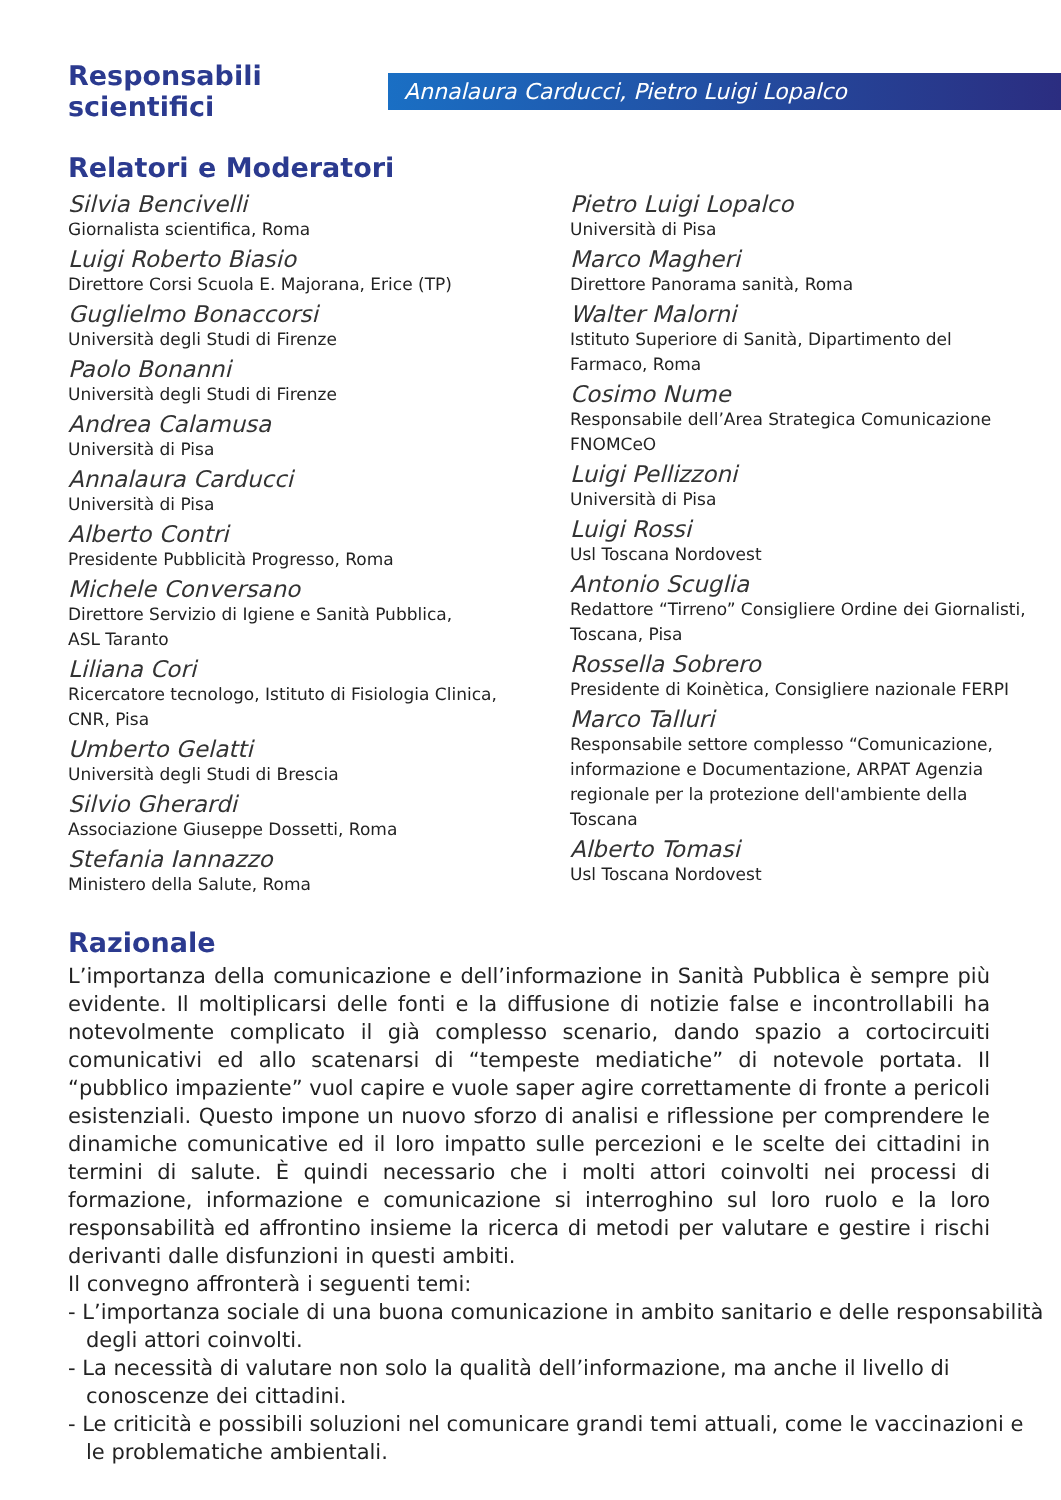Responsabili scientifici
Annalaura Carducci, Pietro Luigi Lopalco
Relatori e Moderatori
Silvia Bencivelli
Giornalista scientifica, Roma
Luigi Roberto Biasio
Direttore Corsi Scuola E. Majorana, Erice (TP)
Guglielmo Bonaccorsi
Università degli Studi di Firenze
Paolo Bonanni
Università degli Studi di Firenze
Andrea Calamusa
Università di Pisa
Annalaura Carducci
Università di Pisa
Alberto Contri
Presidente Pubblicità Progresso, Roma
Michele Conversano
Direttore Servizio di Igiene e Sanità Pubblica,
ASL Taranto
Liliana Cori
Ricercatore tecnologo, Istituto di Fisiologia Clinica,
CNR, Pisa
Umberto Gelatti
Università degli Studi di Brescia
Silvio Gherardi
Associazione Giuseppe Dossetti, Roma
Stefania Iannazzo
Ministero della Salute, Roma
Pietro Luigi Lopalco
Università di Pisa
Marco Magheri
Direttore Panorama sanità, Roma
Walter Malorni
Istituto Superiore di Sanità, Dipartimento del
Farmaco, Roma
Cosimo Nume
Responsabile dell’Area Strategica Comunicazione
FNOMCeO
Luigi Pellizzoni
Università di Pisa
Luigi Rossi
Usl Toscana Nordovest
Antonio Scuglia
Redattore “Tirreno” Consigliere Ordine dei Giornalisti,
Toscana, Pisa
Rossella Sobrero
Presidente di Koinètica, Consigliere nazionale FERPI
Marco Talluri
Responsabile settore complesso “Comunicazione,
informazione e Documentazione, ARPAT Agenzia
regionale per la protezione dell'ambiente della Toscana
Alberto Tomasi
Usl Toscana Nordovest
Razionale
L’importanza della comunicazione e dell’informazione in Sanità Pubblica è sempre più evidente. Il moltiplicarsi delle fonti e la diffusione di notizie false e incontrollabili ha notevolmente complicato il già complesso scenario, dando spazio a cortocircuiti comunicativi ed allo scatenarsi di “tempeste mediatiche” di notevole portata. Il “pubblico impaziente” vuol capire e vuole saper agire correttamente di fronte a pericoli esistenziali. Questo impone un nuovo sforzo di analisi e riflessione per comprendere le dinamiche comunicative ed il loro impatto sulle percezioni e le scelte dei cittadini in termini di salute. È quindi necessario che i molti attori coinvolti nei processi di formazione, informazione e comunicazione si interroghino sul loro ruolo e la loro responsabilità ed affrontino insieme la ricerca di metodi per valutare e gestire i rischi derivanti dalle disfunzioni in questi ambiti.
Il convegno affronterà i seguenti temi:
- L’importanza sociale di una buona comunicazione in ambito sanitario e delle responsabilità degli attori coinvolti.
- La necessità di valutare non solo la qualità dell’informazione, ma anche il livello di conoscenze dei cittadini.
- Le criticità e possibili soluzioni nel comunicare grandi temi attuali, come le vaccinazioni e le problematiche ambientali.